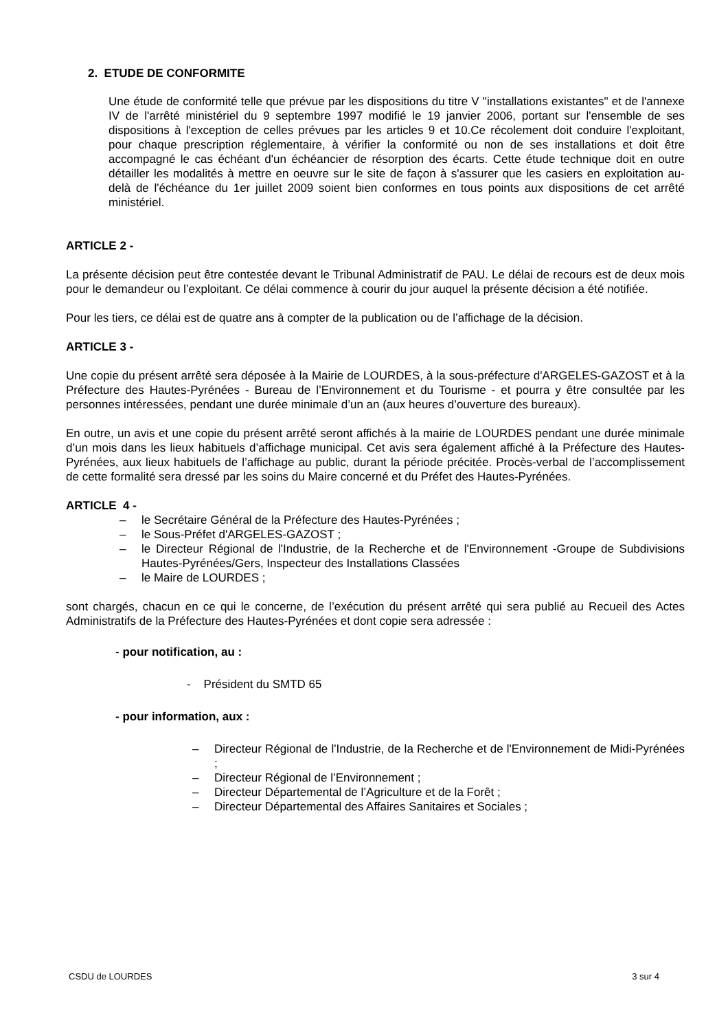2. ETUDE DE CONFORMITE
Une étude de conformité telle que prévue par les dispositions du titre V "installations existantes" et de l'annexe IV de l'arrêté ministériel du 9 septembre 1997 modifié le 19 janvier 2006, portant sur l'ensemble de ses dispositions à l'exception de celles prévues par les articles 9 et 10.Ce récolement doit conduire l'exploitant, pour chaque prescription réglementaire, à vérifier la conformité ou non de ses installations et doit être accompagné le cas échéant d'un échéancier de résorption des écarts. Cette étude technique doit en outre détailler les modalités à mettre en oeuvre sur le site de façon à s'assurer que les casiers en exploitation au-delà de l'échéance du 1er juillet 2009 soient bien conformes en tous points aux dispositions de cet arrêté ministériel.
ARTICLE 2 -
La présente décision peut être contestée devant le Tribunal Administratif de PAU. Le délai de recours est de deux mois pour le demandeur ou l’exploitant. Ce délai commence à courir du jour auquel la présente décision a été notifiée.
Pour les tiers, ce délai est de quatre ans à compter de la publication ou de l’affichage de la décision.
ARTICLE 3 -
Une copie du présent arrêté sera déposée à la Mairie de LOURDES, à la sous-préfecture d'ARGELES-GAZOST et à la Préfecture des Hautes-Pyrénées - Bureau de l’Environnement et du Tourisme - et pourra y être consultée par les personnes intéressées, pendant une durée minimale d’un an (aux heures d’ouverture des bureaux).
En outre, un avis et une copie du présent arrêté seront affichés à la mairie de LOURDES pendant une durée minimale d’un mois dans les lieux habituels d’affichage municipal. Cet avis sera également affiché à la Préfecture des Hautes-Pyrénées, aux lieux habituels de l’affichage au public, durant la période précitée. Procès-verbal de l’accomplissement de cette formalité sera dressé par les soins du Maire concerné et du Préfet des Hautes-Pyrénées.
ARTICLE 4 -
– le Secrétaire Général de la Préfecture des Hautes-Pyrénées ;
– le Sous-Préfet d'ARGELES-GAZOST ;
– le Directeur Régional de l'Industrie, de la Recherche et de l'Environnement -Groupe de Subdivisions Hautes-Pyrénées/Gers, Inspecteur des Installations Classées
– le Maire de LOURDES ;
sont chargés, chacun en ce qui le concerne, de l’exécution du présent arrêté qui sera publié au Recueil des Actes Administratifs de la Préfecture des Hautes-Pyrénées et dont copie sera adressée :
- pour notification, au :
- Président du SMTD 65
- pour information, aux :
– Directeur Régional de l'Industrie, de la Recherche et de l'Environnement de Midi-Pyrénées ;
– Directeur Régional de l’Environnement ;
– Directeur Départemental de l’Agriculture et de la Forêt ;
– Directeur Départemental des Affaires Sanitaires et Sociales ;
CSDU de LOURDES 3 sur 4